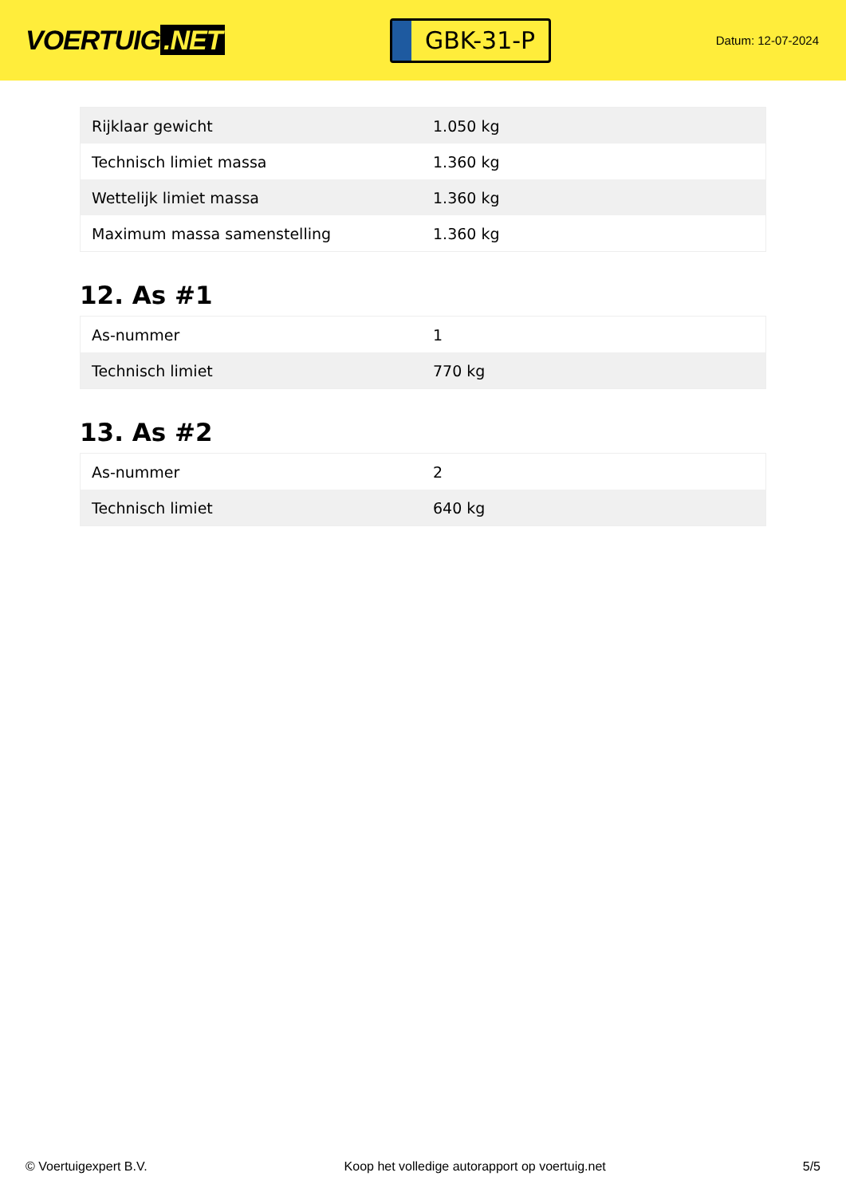VOERTUIG.NET
GBK-31-P
Datum: 12-07-2024
| Rijklaar gewicht | 1.050 kg |
| Technisch limiet massa | 1.360 kg |
| Wettelijk limiet massa | 1.360 kg |
| Maximum massa samenstelling | 1.360 kg |
12. As #1
| As-nummer | 1 |
| Technisch limiet | 770 kg |
13. As #2
| As-nummer | 2 |
| Technisch limiet | 640 kg |
© Voertuigexpert B.V. Koop het volledige autorapport op voertuig.net 5/5